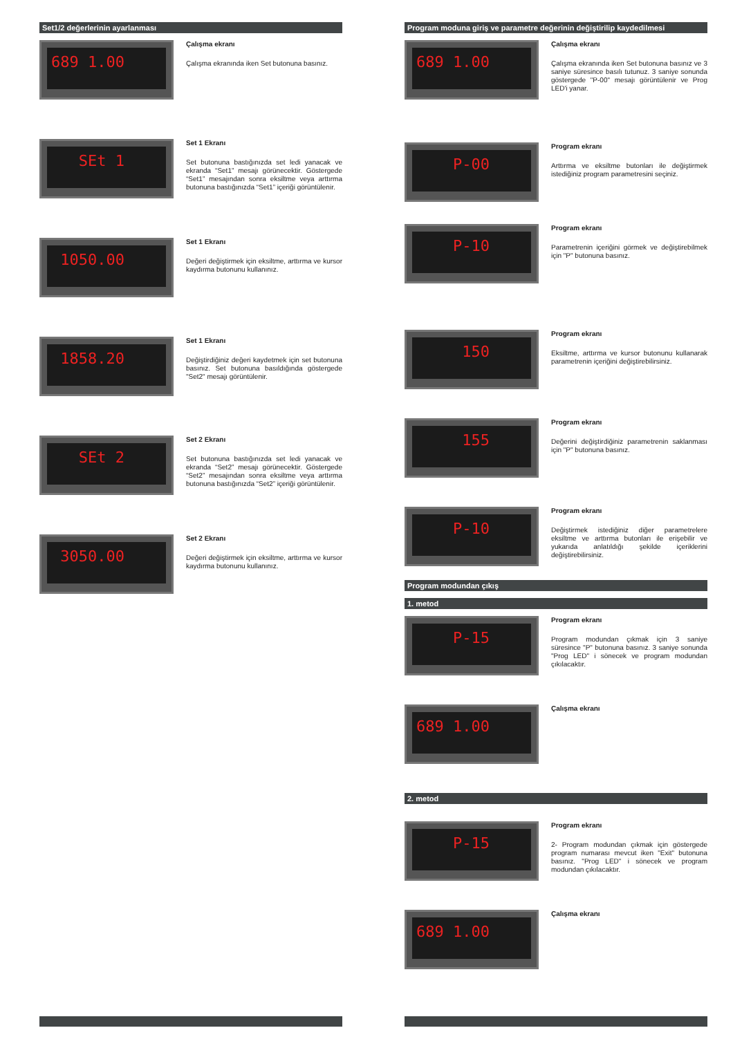Set1/2 değerlerinin ayarlanması
689 1.00
Çalışma ekranı
Çalışma ekranında iken Set butonuna basınız.
SEt 1
Set 1 Ekranı
Set butonuna bastığınızda set ledi yanacak ve ekranda “Set1” mesajı görünecektir. Göstergede “Set1” mesajından sonra eksiltme veya arttırma butonuna bastığınızda “Set1” içeriği görüntülenir.
1050.00
Set 1 Ekranı
Değeri değiştirmek için eksiltme, arttırma ve kursor kaydırma butonunu kullanınız.
1858.20
Set 1 Ekranı
Değiştirdiğiniz değeri kaydetmek için set butonuna basınız. Set butonuna basıldığında göstergede "Set2" mesajı görüntülenir.
SEt 2
Set 2 Ekranı
Set butonuna bastığınızda set ledi yanacak ve ekranda “Set2” mesajı görünecektir. Göstergede “Set2” mesajından sonra eksiltme veya arttırma butonuna bastığınızda “Set2” içeriği görüntülenir.
3050.00
Set 2 Ekranı
Değeri değiştirmek için eksiltme, arttırma ve kursor kaydırma butonunu kullanınız.
Program moduna giriş ve parametre değerinin değiştirilip kaydedilmesi
689 1.00
Çalışma ekranı
Çalışma ekranında iken Set butonuna basınız ve 3 saniye süresince basılı tutunuz. 3 saniye sonunda göstergede "P-00" mesajı görüntülenir ve Prog LED'i yanar.
P-00
Program ekranı
Arttırma ve eksiltme butonları ile değiştirmek istediğiniz program parametresini seçiniz.
P-10
Program ekranı
Parametrenin içeriğini görmek ve değiştirebilmek için "P" butonuna basınız.
150
Program ekranı
Eksiltme, arttırma ve kursor butonunu kullanarak parametrenin içeriğini değiştirebilirsiniz.
155
Program ekranı
Değerini değiştirdiğiniz parametrenin saklanması için "P" butonuna basınız.
P-10
Program ekranı
Değiştirmek istediğiniz diğer parametrelere eksiltme ve arttırma butonları ile erişebilir ve yukarıda anlatıldığı şekilde içeriklerini değiştirebilirsiniz.
Program modundan çıkış
1. metod
P-15
Program ekranı
Program modundan çıkmak için 3 saniye süresince "P" butonuna basınız. 3 saniye sonunda "Prog LED" i sönecek ve program modundan çıkılacaktır.
689 1.00
Çalışma ekranı
2. metod
P-15
Program ekranı
2- Program modundan çıkmak için göstergede program numarası mevcut iken "Exit" butonuna basınız. "Prog LED" i sönecek ve program modundan çıkılacaktır.
689 1.00
Çalışma ekranı